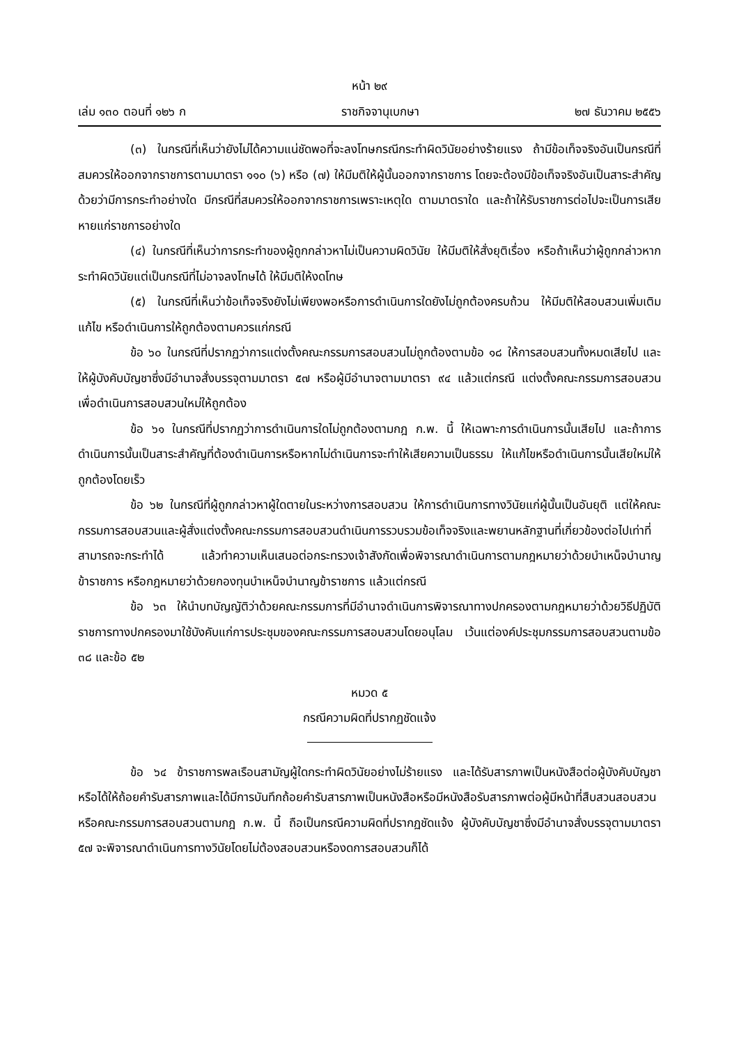หน้า ๒๙
เล่ม ๑๓๐ ตอนที่ ๑๒๖ ก ราชกิจจานุเบกษา ๒๗ ธันวาคม ๒๕๕๖
(๓) ในกรณีที่เห็นว่ายังไม่ได้ความแน่ชัดพอที่จะลงโทษกรณีกระทำผิดวินัยอย่างร้ายแรง ถ้ามีข้อเท็จจริงอันเป็นกรณีที่สมควรให้ออกจากราชการตามมาตรา ๑๑๐ (๖) หรือ (๗) ให้มีมติให้ผู้นั้นออกจากราชการ โดยจะต้องมีข้อเท็จจริงอันเป็นสาระสำคัญด้วยว่ามีการกระทำอย่างใด มีกรณีที่สมควรให้ออกจากราชการเพราะเหตุใด ตามมาตราใด และถ้าให้รับราชการต่อไปจะเป็นการเสียหายแก่ราชการอย่างใด
(๔) ในกรณีที่เห็นว่าการกระทำของผู้ถูกกล่าวหาไม่เป็นความผิดวินัย ให้มีมติให้สั่งยุติเรื่อง หรือถ้าเห็นว่าผู้ถูกกล่าวหากระทำผิดวินัยแต่เป็นกรณีที่ไม่อาจลงโทษได้ ให้มีมติให้งดโทษ
(๕) ในกรณีที่เห็นว่าข้อเท็จจริงยังไม่เพียงพอหรือการดำเนินการใดยังไม่ถูกต้องครบถ้วน ให้มีมติให้สอบสวนเพิ่มเติม แก้ไข หรือดำเนินการให้ถูกต้องตามควรแก่กรณี
ข้อ ๖๐ ในกรณีที่ปรากฏว่าการแต่งตั้งคณะกรรมการสอบสวนไม่ถูกต้องตามข้อ ๑๘ ให้การสอบสวนทั้งหมดเสียไป และให้ผู้บังคับบัญชาซึ่งมีอำนาจสั่งบรรจุตามมาตรา ๕๗ หรือผู้มีอำนาจตามมาตรา ๙๔ แล้วแต่กรณี แต่งตั้งคณะกรรมการสอบสวนเพื่อดำเนินการสอบสวนใหม่ให้ถูกต้อง
ข้อ ๖๑ ในกรณีที่ปรากฏว่าการดำเนินการใดไม่ถูกต้องตามกฎ ก.พ. นี้ ให้เฉพาะการดำเนินการนั้นเสียไป และถ้าการดำเนินการนั้นเป็นสาระสำคัญที่ต้องดำเนินการหรือหากไม่ดำเนินการจะทำให้เสียความเป็นธรรม ให้แก้ไขหรือดำเนินการนั้นเสียใหม่ให้ถูกต้องโดยเร็ว
ข้อ ๖๒ ในกรณีที่ผู้ถูกกล่าวหาผู้ใดตายในระหว่างการสอบสวน ให้การดำเนินการทางวินัยแก่ผู้นั้นเป็นอันยุติ แต่ให้คณะกรรมการสอบสวนและผู้สั่งแต่งตั้งคณะกรรมการสอบสวนดำเนินการรวบรวมข้อเท็จจริงและพยานหลักฐานที่เกี่ยวข้องต่อไปเท่าที่สามารถจะกระทำได้ แล้วทำความเห็นเสนอต่อกระทรวงเจ้าสังกัดเพื่อพิจารณาดำเนินการตามกฎหมายว่าด้วยบำเหน็จบำนาญข้าราชการ หรือกฎหมายว่าด้วยกองทุนบำเหน็จบำนาญข้าราชการ แล้วแต่กรณี
ข้อ ๖๓ ให้นำบทบัญญัติว่าด้วยคณะกรรมการที่มีอำนาจดำเนินการพิจารณาทางปกครองตามกฎหมายว่าด้วยวิธีปฏิบัติราชการทางปกครองมาใช้บังคับแก่การประชุมของคณะกรรมการสอบสวนโดยอนุโลม เว้นแต่องค์ประชุมกรรมการสอบสวนตามข้อ ๓๘ และข้อ ๕๒
หมวด ๕
กรณีความผิดที่ปรากฏชัดแจ้ง
ข้อ ๖๔ ข้าราชการพลเรือนสามัญผู้ใดกระทำผิดวินัยอย่างไม่ร้ายแรง และได้รับสารภาพเป็นหนังสือต่อผู้บังคับบัญชา หรือได้ให้ถ้อยคำรับสารภาพและได้มีการบันทึกถ้อยคำรับสารภาพเป็นหนังสือหรือมีหนังสือรับสารภาพต่อผู้มีหน้าที่สืบสวนสอบสวนหรือคณะกรรมการสอบสวนตามกฎ ก.พ. นี้ ถือเป็นกรณีความผิดที่ปรากฏชัดแจ้ง ผู้บังคับบัญชาซึ่งมีอำนาจสั่งบรรจุตามมาตรา ๕๗ จะพิจารณาดำเนินการทางวินัยโดยไม่ต้องสอบสวนหรืองดการสอบสวนก็ได้